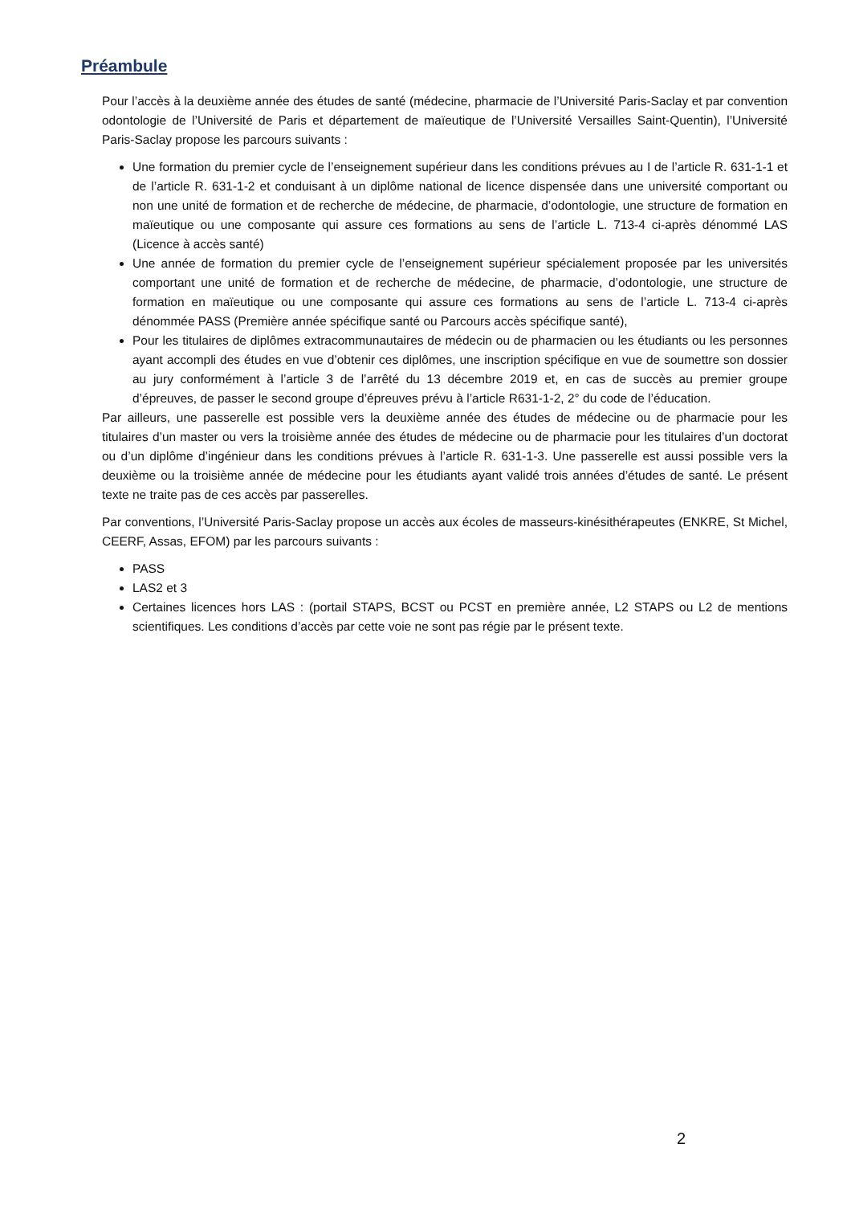Préambule
Pour l’accès à la deuxième année des études de santé (médecine, pharmacie de l’Université Paris-Saclay et par convention odontologie de l’Université de Paris et département de maïeutique de l’Université Versailles Saint-Quentin), l’Université Paris-Saclay propose les parcours suivants :
Une formation du premier cycle de l’enseignement supérieur dans les conditions prévues au I de l’article R. 631-1-1 et de l’article R. 631-1-2 et conduisant à un diplôme national de licence dispensée dans une université comportant ou non une unité de formation et de recherche de médecine, de pharmacie, d’odontologie, une structure de formation en maïeutique ou une composante qui assure ces formations au sens de l’article L. 713-4 ci-après dénommé LAS (Licence à accès santé)
Une année de formation du premier cycle de l’enseignement supérieur spécialement proposée par les universités comportant une unité de formation et de recherche de médecine, de pharmacie, d’odontologie, une structure de formation en maïeutique ou une composante qui assure ces formations au sens de l’article L. 713-4 ci-après dénommée PASS (Première année spécifique santé ou Parcours accès spécifique santé),
Pour les titulaires de diplômes extracommunautaires de médecin ou de pharmacien ou les étudiants ou les personnes ayant accompli des études en vue d’obtenir ces diplômes, une inscription spécifique en vue de soumettre son dossier au jury conformément à l’article 3 de l’arrêté du 13 décembre 2019 et, en cas de succès au premier groupe d’épreuves, de passer le second groupe d’épreuves prévu à l’article R631-1-2, 2° du code de l’éducation.
Par ailleurs, une passerelle est possible vers la deuxième année des études de médecine ou de pharmacie pour les titulaires d’un master ou vers la troisième année des études de médecine ou de pharmacie pour les titulaires d’un doctorat ou d’un diplôme d’ingénieur dans les conditions prévues à l’article R. 631-1-3. Une passerelle est aussi possible vers la deuxième ou la troisième année de médecine pour les étudiants ayant validé trois années d’études de santé. Le présent texte ne traite pas de ces accès par passerelles.
Par conventions, l’Université Paris-Saclay propose un accès aux écoles de masseurs-kinésithérapeutes (ENKRE, St Michel, CEERF, Assas, EFOM) par les parcours suivants :
PASS
LAS2 et 3
Certaines licences hors LAS : (portail STAPS, BCST ou PCST en première année, L2 STAPS ou L2 de mentions scientifiques. Les conditions d’accès par cette voie ne sont pas régie par le présent texte.
2